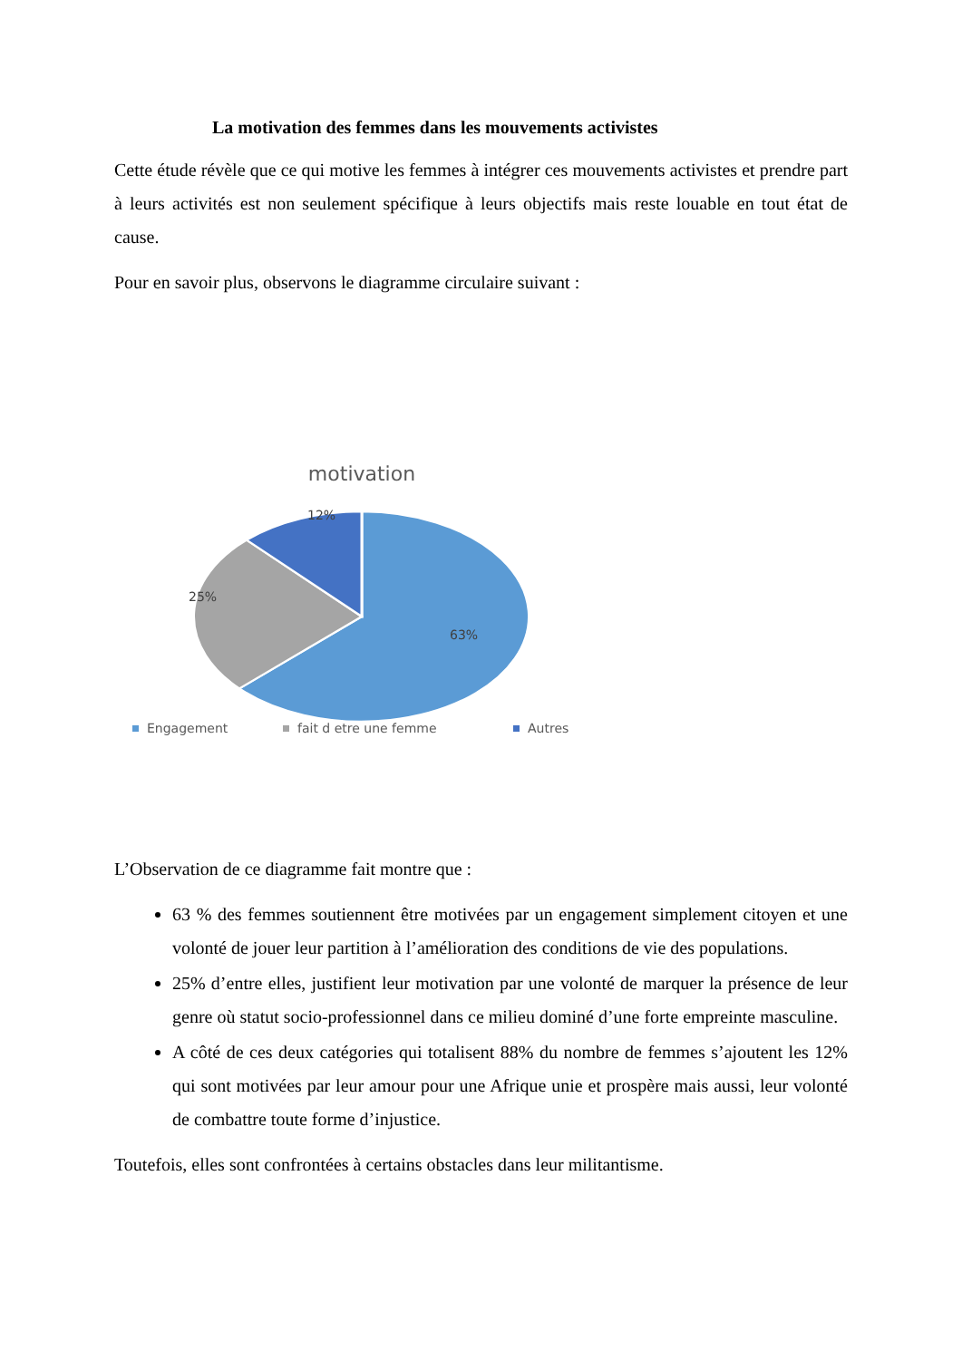La motivation des femmes dans les mouvements activistes
Cette étude révèle que ce qui motive les femmes à intégrer ces mouvements activistes et prendre part à leurs activités est non seulement spécifique à leurs objectifs mais reste louable en tout état de cause.
Pour en savoir plus, observons le diagramme circulaire suivant :
motivation
12%
25%
63%
Engagement
fait d etre une femme
Autres
L’Observation de ce diagramme fait montre que :
63 % des femmes soutiennent être motivées par un engagement simplement citoyen et une volonté de jouer leur partition à l’amélioration des conditions de vie des populations.
25% d’entre elles, justifient leur motivation par une volonté de marquer la présence de leur genre où statut socio-professionnel dans ce milieu dominé d’une forte empreinte masculine.
A côté de ces deux catégories qui totalisent 88% du nombre de femmes s’ajoutent les 12% qui sont motivées par leur amour pour une Afrique unie et prospère mais aussi, leur volonté de combattre toute forme d’injustice.
Toutefois, elles sont confrontées à certains obstacles dans leur militantisme.